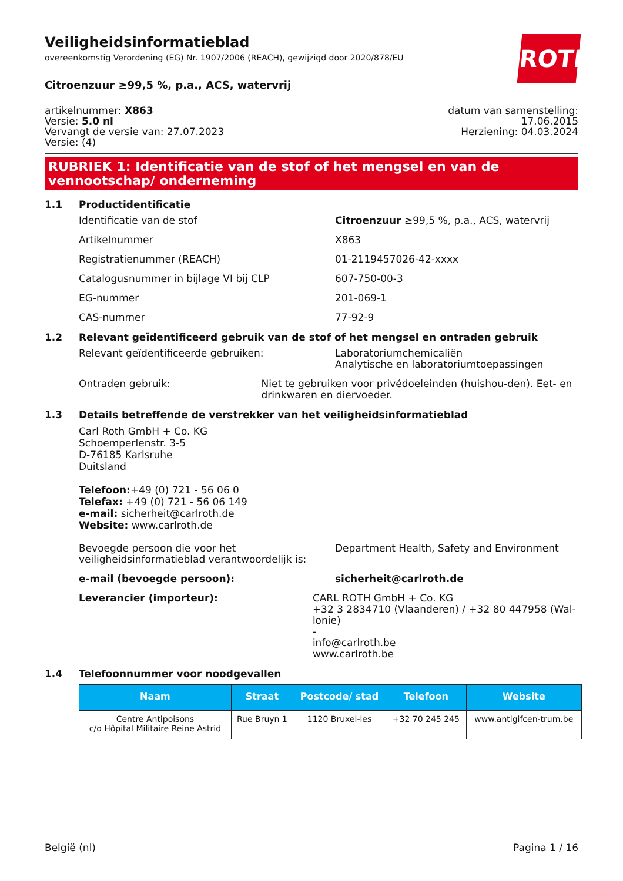ROTH
Veiligheidsinformatieblad
overeenkomstig Verordening (EG) Nr. 1907/2006 (REACH), gewijzigd door 2020/878/EU
Citroenzuur ≥99,5 %, p.a., ACS, watervrij
artikelnummer: X863
Versie: 5.0 nl
Vervangt de versie van: 27.07.2023
Versie: (4)
datum van samenstelling:
17.06.2015
Herziening: 04.03.2024
RUBRIEK 1: Identificatie van de stof of het mengsel en van de vennootschap/ onderneming
1.1 Productidentificatie
Identificatie van de stof Citroenzuur ≥99,5 %, p.a., ACS, watervrij
Artikelnummer X863
Registratienummer (REACH) 01-2119457026-42-xxxx
Catalogusnummer in bijlage VI bij CLP 607-750-00-3
EG-nummer 201-069-1
CAS-nummer 77-92-9
1.2 Relevant geïdentificeerd gebruik van de stof of het mengsel en ontraden gebruik
Relevant geïdentificeerde gebruiken: Laboratoriumchemicaliën
Analytische en laboratoriumtoepassingen
Ontraden gebruik: Niet te gebruiken voor privédoeleinden (huishou-den). Eet- en drinkwaren en diervoeder.
1.3 Details betreffende de verstrekker van het veiligheidsinformatieblad
Carl Roth GmbH + Co. KG
Schoemperlenstr. 3-5
D-76185 Karlsruhe
Duitsland
Telefoon:+49 (0) 721 - 56 06 0
Telefax: +49 (0) 721 - 56 06 149
e-mail: sicherheit@carlroth.de
Website: www.carlroth.de
Bevoegde persoon die voor het veiligheidsinformatieblad verantwoordelijk is:
Department Health, Safety and Environment
e-mail (bevoegde persoon): sicherheit@carlroth.de
Leverancier (importeur): CARL ROTH GmbH + Co. KG
+32 3 2834710 (Vlaanderen) / +32 80 447958 (Wal-lonie)
-
info@carlroth.be
www.carlroth.be
1.4 Telefoonnummer voor noodgevallen
| Naam | Straat | Postcode/ stad | Telefoon | Website |
| --- | --- | --- | --- | --- |
| Centre Antipoisons c/o Hôpital Militaire Reine Astrid | Rue Bruyn 1 | 1120 Bruxel-les | +32 70 245 245 | www.antigifcen-trum.be |
België (nl) Pagina 1 / 16